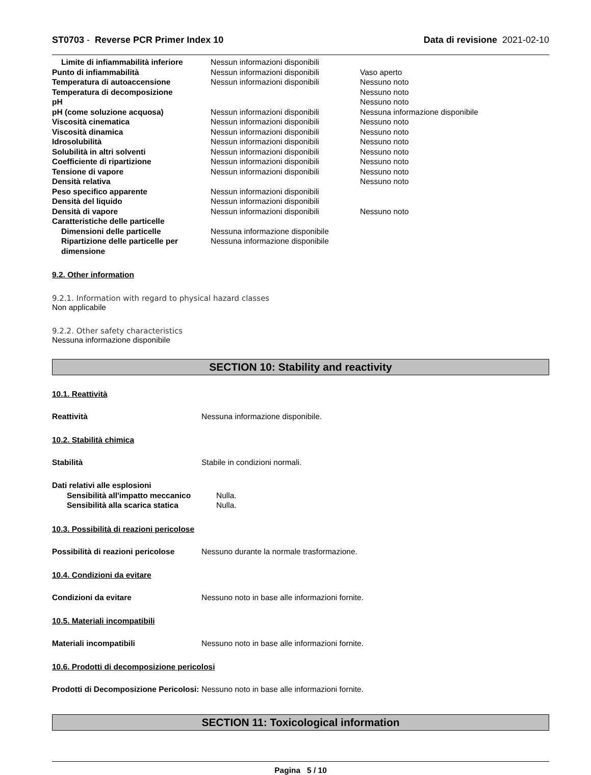ST0703 - Reverse PCR Primer Index 10 Data di revisione 2021-02-10
| Limite di infiammabilità inferiore | Nessun informazioni disponibili | |
| Punto di infiammabilità | Nessun informazioni disponibili | Vaso aperto |
| Temperatura di autoaccensione | Nessun informazioni disponibili | Nessuno noto |
| Temperatura di decomposizione | | Nessuno noto |
| pH | | Nessuno noto |
| pH (come soluzione acquosa) | Nessun informazioni disponibili | Nessuna informazione disponibile |
| Viscosità cinematica | Nessun informazioni disponibili | Nessuno noto |
| Viscosità dinamica | Nessun informazioni disponibili | Nessuno noto |
| Idrosolubilità | Nessun informazioni disponibili | Nessuno noto |
| Solubilità in altri solventi | Nessun informazioni disponibili | Nessuno noto |
| Coefficiente di ripartizione | Nessun informazioni disponibili | Nessuno noto |
| Tensione di vapore | Nessun informazioni disponibili | Nessuno noto |
| Densità relativa | | Nessuno noto |
| Peso specifico apparente | Nessun informazioni disponibili | |
| Densità del liquido | Nessun informazioni disponibili | |
| Densità di vapore | Nessun informazioni disponibili | Nessuno noto |
| Caratteristiche delle particelle | | |
| Dimensioni delle particelle | Nessuna informazione disponibile | |
| Ripartizione delle particelle per dimensione | Nessuna informazione disponibile | |
9.2. Other information
9.2.1. Information with regard to physical hazard classes
Non applicabile
9.2.2. Other safety characteristics
Nessuna informazione disponibile
SECTION 10: Stability and reactivity
10.1. Reattività
Reattività Nessuna informazione disponibile.
10.2. Stabilità chimica
Stabilità Stabile in condizioni normali.
| Dati relativi alle esplosioni | |
| Sensibilità all'impatto meccanico | Nulla. |
| Sensibilità alla scarica statica | Nulla. |
10.3. Possibilità di reazioni pericolose
Possibilità di reazioni pericolose
Nessuno durante la normale trasformazione.
10.4. Condizioni da evitare
Condizioni da evitare Nessuno noto in base alle informazioni fornite.
10.5. Materiali incompatibili
Materiali incompatibili Nessuno noto in base alle informazioni fornite.
10.6. Prodotti di decomposizione pericolosi
Prodotti di Decomposizione Pericolosi:
Nessuno noto in base alle informazioni fornite.
SECTION 11: Toxicological information
Pagina 5 / 10